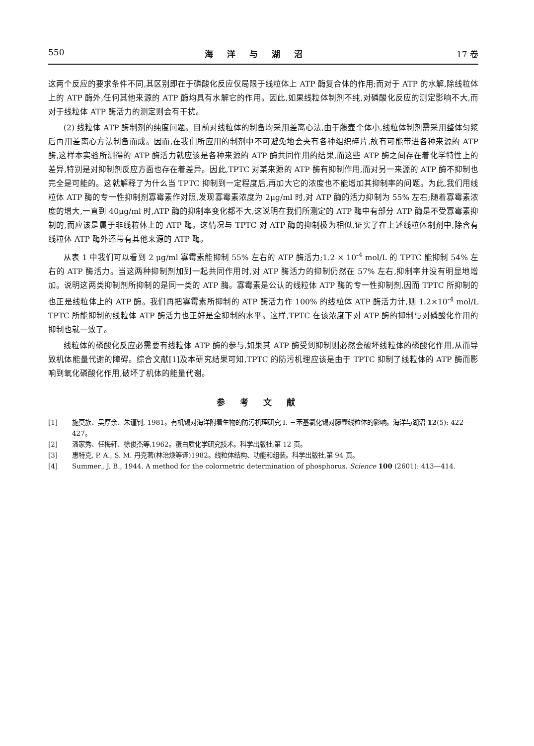550 海洋与湖沼 17 卷
这两个反应的要求条件不同,其区别即在于磷酸化反应仅局限于线粒体上 ATP 酶复合体的作用;而对于 ATP 的水解,除线粒体上的 ATP 酶外,任何其他来源的 ATP 酶均具有水解它的作用。因此,如果线粒体制剂不纯,对磷酸化反应的测定影响不大,而对于线粒体 ATP 酶活力的测定则会有干扰。
(2) 线粒体 ATP 酶制剂的纯度问题。目前对线粒体的制备均采用差离心法,由于藤壶个体小,线粒体制剂需采用整体匀浆后再用差离心方法制备而成。因而,在我们所应用的制剂中不可避免地会夹有各种组织碎片,故有可能带进各种来源的 ATP 酶,这样本实验所测得的 ATP 酶活力就应该是各种来源的 ATP 酶共同作用的结果,而这些 ATP 酶之间存在着化学特性上的差异,特别是对抑制剂反应方面也存在着差异。因此,TPTC 对某来源的 ATP 酶有抑制作用,而对另一来源的 ATP 酶不抑制也完全是可能的。这就解释了为什么当 TPTC 抑制到一定程度后,再加大它的浓度也不能增加其抑制率的问题。为此,我们用线粒体 ATP 酶的专一性抑制剂寡霉素作对照,发现寡霉素浓度为 2μg/ml 时,对 ATP 酶的活力抑制为 55% 左右;随着寡霉素浓度的增大,一直到 40μg/ml 时,ATP 酶的抑制率变化都不大,这说明在我们所测定的 ATP 酶中有部分 ATP 酶是不受寡霉素抑制的,而应该是属于非线粒体上的 ATP 酶。这情况与 TPTC 对 ATP 酶的抑制极为相似,证实了在上述线粒体制剂中,除含有线粒体 ATP 酶外还带有其他来源的 ATP 酶。
从表 1 中我们可以看到 2 μg/ml 寡霉素能抑制 55% 左右的 ATP 酶活力;1.2 × 10<sup>-4</sup> mol/L 的 TPTC 能抑制 54% 左右的 ATP 酶活力。当这两种抑制剂加到一起共同作用时,对 ATP 酶活力的抑制仍然在 57% 左右,抑制率并没有明显地增加。说明这两类抑制剂所抑制的是同一类的 ATP 酶。寡霉素是公认的线粒体 ATP 酶的专一性抑制剂,因而 TPTC 所抑制的也正是线粒体上的 ATP 酶。我们再把寡霉素所抑制的 ATP 酶活力作 100% 的线粒体 ATP 酶活力计,则 1.2×10<sup>-4</sup> mol/L TPTC 所能抑制的线粒体 ATP 酶活力也正好是全抑制的水平。这样,TPTC 在该浓度下对 ATP 酶的抑制与对磷酸化作用的抑制也就一致了。
线粒体的磷酸化反应必需要有线粒体 ATP 酶的参与,如果其 ATP 酶受到抑制则必然会破坏线粒体的磷酸化作用,从而导致机体能量代谢的障碍。综合文献[1]及本研究结果可知,TPTC 的防污机理应该是由于 TPTC 抑制了线粒体的 ATP 酶而影响到氧化磷酸化作用,破坏了机体的能量代谢。
参考文献
[1] 施莫族、吴厚余、朱谨钊, 1981。有机锡对海洋附着生物的防污机理研究 I. 三苯基氯化锡对藤壶线粒体的影响。海洋与湖沼 12(5): 422—427。
[2] 潘家秀、任梅轩、徐俊杰等,1962。蛋白质化学研究技术。科学出版社,第 12 页。
[3] 惠特克, P. A., S. M. 丹克著(林治焕等译)1982。线粒体结构、功能和组装。科学出版社,第 94 页。
[4] Summer., J. B., 1944. A method for the colormetric determination of phosphorus. Science 100 (2601): 413—414.